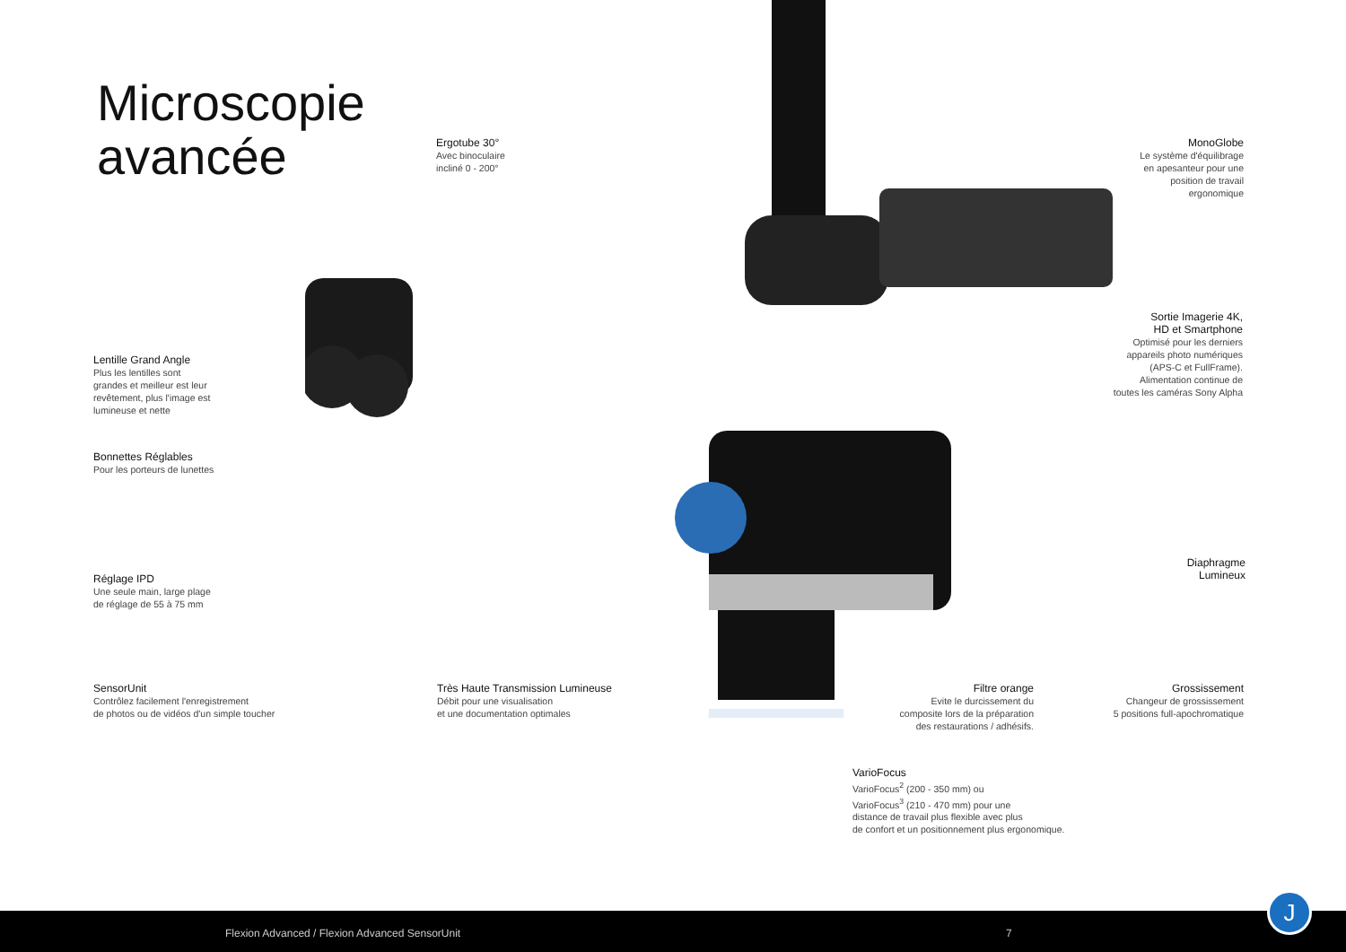Microscopie
avancée
Ergotube 30°
Avec binoculaire
incliné 0 - 200°
MonoGlobe
Le système d'équilibrage
en apesanteur pour une
position de travail
ergonomique
Sortie Imagerie 4K,
HD et Smartphone
Optimisé pour les derniers
appareils photo numériques
(APS-C et FullFrame).
Alimentation continue de
toutes les caméras Sony Alpha
Lentille Grand Angle
Plus les lentilles sont
grandes et meilleur est leur
revêtement, plus l'image est
lumineuse et nette
Bonnettes Réglables
Pour les porteurs de lunettes
Diaphragme
Lumineux
Réglage IPD
Une seule main, large plage
de réglage de 55 à 75 mm
SensorUnit
Contrôlez facilement l'enregistrement
de photos ou de vidéos d'un simple toucher
Très Haute Transmission Lumineuse
Débit pour une visualisation
et une documentation optimales
Filtre orange
Evite le durcissement du
composite lors de la préparation
des restaurations / adhésifs.
Grossissement
Changeur de grossissement
5 positions full-apochromatique
VarioFocus
VarioFocus<sup>2</sup> (200 - 350 mm) ou
VarioFocus<sup>3</sup> (210 - 470 mm) pour une
distance de travail plus flexible avec plus
de confort et un positionnement plus ergonomique.
Flexion Advanced / Flexion Advanced SensorUnit 7 J